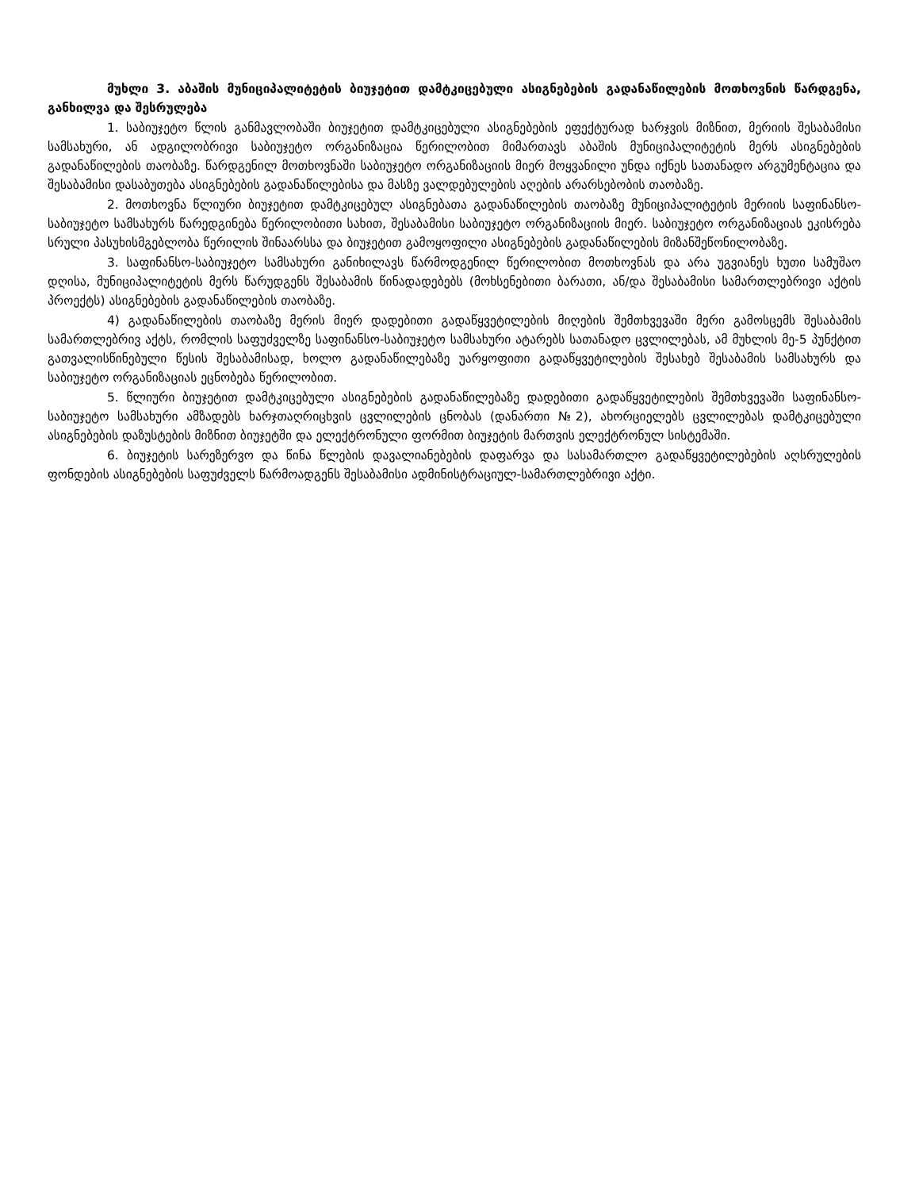მუხლი 3. აბაშის მუნიციპალიტეტის ბიუჯეტით დამტკიცებული ასიგნებების გადანაწილების მოთხოვნის წარდგენა, განხილვა და შესრულება
1. საბიუჯეტო წლის განმავლობაში ბიუჯეტით დამტკიცებული ასიგნებების ეფექტურად ხარჯვის მიზნით, მერიის შესაბამისი სამსახური, ან ადგილობრივი საბიუჯეტო ორგანიზაცია წერილობით მიმართავს აბაშის მუნიციპალიტეტის მერს ასიგნებების გადანაწილების თაობაზე. წარდგენილ მოთხოვნაში საბიუჯეტო ორგანიზაციის მიერ მოყვანილი უნდა იქნეს სათანადო არგუმენტაცია და შესაბამისი დასაბუთება ასიგნებების გადანაწილებისა და მასზე ვალდებულების აღების არარსებობის თაობაზე.
2. მოთხოვნა წლიური ბიუჯეტით დამტკიცებულ ასიგნებათა გადანაწილების თაობაზე მუნიციპალიტეტის მერიის საფინანსო-საბიუჯეტო სამსახურს წარედგინება წერილობითი სახით, შესაბამისი საბიუჯეტო ორგანიზაციის მიერ. საბიუჯეტო ორგანიზაციას ეკისრება სრული პასუხისმგებლობა წერილის შინაარსსა და ბიუჯეტით გამოყოფილი ასიგნებების გადანაწილების მიზანშეწონილობაზე.
3. საფინანსო-საბიუჯეტო სამსახური განიხილავს წარმოდგენილ წერილობით მოთხოვნას და არა უგვიანეს ხუთი სამუშაო დღისა, მუნიციპალიტეტის მერს წარუდგენს შესაბამის წინადადებებს (მოხსენებითი ბარათი, ან/და შესაბამისი სამართლებრივი აქტის პროექტს) ასიგნებების გადანაწილების თაობაზე.
4) გადანაწილების თაობაზე მერის მიერ დადებითი გადაწყვეტილების მიღების შემთხვევაში მერი გამოსცემს შესაბამის სამართლებრივ აქტს, რომლის საფუძველზე საფინანსო-საბიუჯეტო სამსახური ატარებს სათანადო ცვლილებას, ამ მუხლის მე-5 პუნქტით გათვალისწინებული წესის შესაბამისად, ხოლო გადანაწილებაზე უარყოფითი გადაწყვეტილების შესახებ შესაბამის სამსახურს და საბიუჯეტო ორგანიზაციას ეცნობება წერილობით.
5. წლიური ბიუჯეტით დამტკიცებული ასიგნებების გადანაწილებაზე დადებითი გადაწყვეტილების შემთხვევაში საფინანსო-საბიუჯეტო სამსახური ამზადებს ხარჯთაღრიცხვის ცვლილების ცნობას (დანართი №2), ახორციელებს ცვლილებას დამტკიცებული ასიგნებების დაზუსტების მიზნით ბიუჯეტში და ელექტრონული ფორმით ბიუჯეტის მართვის ელექტრონულ სისტემაში.
6. ბიუჯეტის სარეზერვო და წინა წლების დავალიანებების დაფარვა და სასამართლო გადაწყვეტილებების აღსრულების ფონდების ასიგნებების საფუძველს წარმოადგენს შესაბამისი ადმინისტრაციულ-სამართლებრივი აქტი.